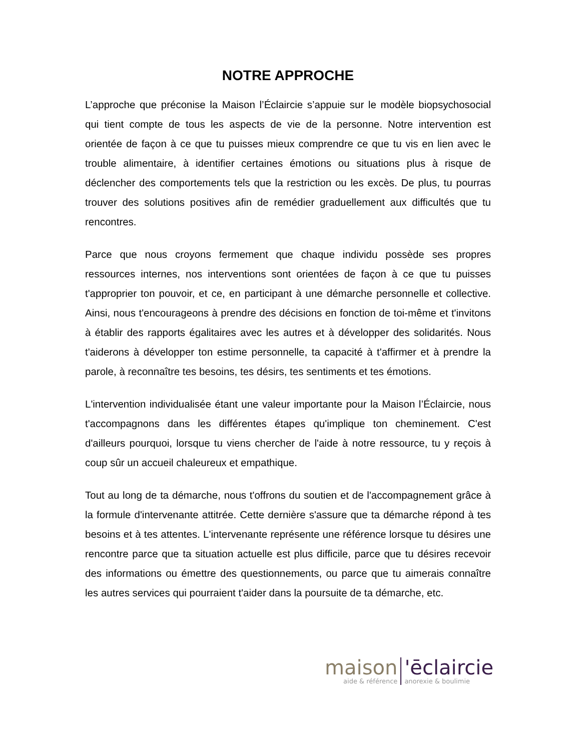NOTRE APPROCHE
L’approche que préconise la Maison l’Éclaircie s’appuie sur le modèle biopsychosocial qui tient compte de tous les aspects de vie de la personne. Notre intervention est orientée de façon à ce que tu puisses mieux comprendre ce que tu vis en lien avec le trouble alimentaire, à identifier certaines émotions ou situations plus à risque de déclencher des comportements tels que la restriction ou les excès. De plus, tu pourras trouver des solutions positives afin de remédier graduellement aux difficultés que tu rencontres.
Parce que nous croyons fermement que chaque individu possède ses propres ressources internes, nos interventions sont orientées de façon à ce que tu puisses t'approprier ton pouvoir, et ce, en participant à une démarche personnelle et collective. Ainsi, nous t'encourageons à prendre des décisions en fonction de toi-même et t'invitons à établir des rapports égalitaires avec les autres et à développer des solidarités. Nous t'aiderons à développer ton estime personnelle, ta capacité à t'affirmer et à prendre la parole, à reconnaître tes besoins, tes désirs, tes sentiments et tes émotions.
L'intervention individualisée étant une valeur importante pour la Maison l’Éclaircie, nous t'accompagnons dans les différentes étapes qu'implique ton cheminement. C'est d'ailleurs pourquoi, lorsque tu viens chercher de l'aide à notre ressource, tu y reçois à coup sûr un accueil chaleureux et empathique.
Tout au long de ta démarche, nous t'offrons du soutien et de l'accompagnement grâce à la formule d'intervenante attitrée. Cette dernière s'assure que ta démarche répond à tes besoins et à tes attentes. L'intervenante représente une référence lorsque tu désires une rencontre parce que ta situation actuelle est plus difficile, parce que tu désires recevoir des informations ou émettre des questionnements, ou parce que tu aimerais connaître les autres services qui pourraient t'aider dans la poursuite de ta démarche, etc.
maison
aide & référence
'ēclaircie
anorexie & boulimie